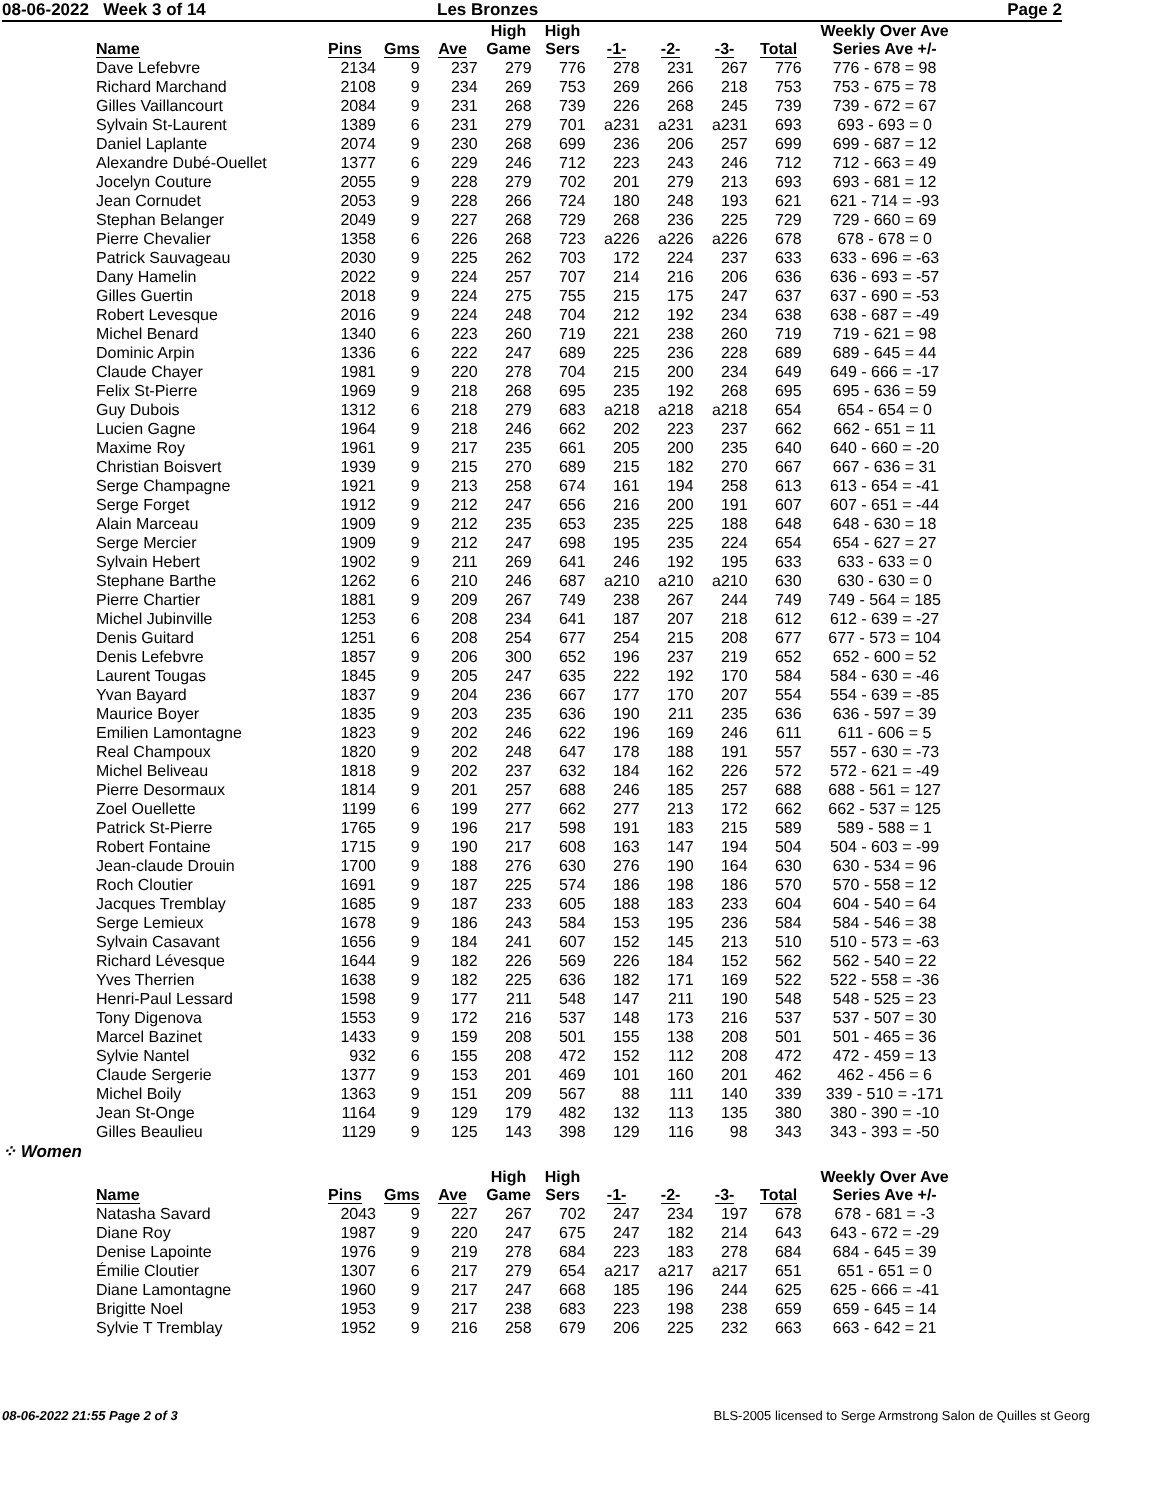08-06-2022 Week 3 of 14 Les Bronzes Page 2
| Name | Pins | Gms | Ave | High Game | High Sers | -1- | -2- | -3- | Total | Weekly Over Ave Series Ave +/- |
| --- | --- | --- | --- | --- | --- | --- | --- | --- | --- | --- |
| Dave Lefebvre | 2134 | 9 | 237 | 279 | 776 | 278 | 231 | 267 | 776 | 776 - 678 = 98 |
| Richard Marchand | 2108 | 9 | 234 | 269 | 753 | 269 | 266 | 218 | 753 | 753 - 675 = 78 |
| Gilles Vaillancourt | 2084 | 9 | 231 | 268 | 739 | 226 | 268 | 245 | 739 | 739 - 672 = 67 |
| Sylvain St-Laurent | 1389 | 6 | 231 | 279 | 701 | a231 | a231 | a231 | 693 | 693 - 693 = 0 |
| Daniel Laplante | 2074 | 9 | 230 | 268 | 699 | 236 | 206 | 257 | 699 | 699 - 687 = 12 |
| Alexandre Dubé-Ouellet | 1377 | 6 | 229 | 246 | 712 | 223 | 243 | 246 | 712 | 712 - 663 = 49 |
| Jocelyn Couture | 2055 | 9 | 228 | 279 | 702 | 201 | 279 | 213 | 693 | 693 - 681 = 12 |
| Jean Cornudet | 2053 | 9 | 228 | 266 | 724 | 180 | 248 | 193 | 621 | 621 - 714 = -93 |
| Stephan Belanger | 2049 | 9 | 227 | 268 | 729 | 268 | 236 | 225 | 729 | 729 - 660 = 69 |
| Pierre Chevalier | 1358 | 6 | 226 | 268 | 723 | a226 | a226 | a226 | 678 | 678 - 678 = 0 |
| Patrick Sauvageau | 2030 | 9 | 225 | 262 | 703 | 172 | 224 | 237 | 633 | 633 - 696 = -63 |
| Dany Hamelin | 2022 | 9 | 224 | 257 | 707 | 214 | 216 | 206 | 636 | 636 - 693 = -57 |
| Gilles Guertin | 2018 | 9 | 224 | 275 | 755 | 215 | 175 | 247 | 637 | 637 - 690 = -53 |
| Robert Levesque | 2016 | 9 | 224 | 248 | 704 | 212 | 192 | 234 | 638 | 638 - 687 = -49 |
| Michel Benard | 1340 | 6 | 223 | 260 | 719 | 221 | 238 | 260 | 719 | 719 - 621 = 98 |
| Dominic Arpin | 1336 | 6 | 222 | 247 | 689 | 225 | 236 | 228 | 689 | 689 - 645 = 44 |
| Claude Chayer | 1981 | 9 | 220 | 278 | 704 | 215 | 200 | 234 | 649 | 649 - 666 = -17 |
| Felix St-Pierre | 1969 | 9 | 218 | 268 | 695 | 235 | 192 | 268 | 695 | 695 - 636 = 59 |
| Guy Dubois | 1312 | 6 | 218 | 279 | 683 | a218 | a218 | a218 | 654 | 654 - 654 = 0 |
| Lucien Gagne | 1964 | 9 | 218 | 246 | 662 | 202 | 223 | 237 | 662 | 662 - 651 = 11 |
| Maxime Roy | 1961 | 9 | 217 | 235 | 661 | 205 | 200 | 235 | 640 | 640 - 660 = -20 |
| Christian Boisvert | 1939 | 9 | 215 | 270 | 689 | 215 | 182 | 270 | 667 | 667 - 636 = 31 |
| Serge Champagne | 1921 | 9 | 213 | 258 | 674 | 161 | 194 | 258 | 613 | 613 - 654 = -41 |
| Serge Forget | 1912 | 9 | 212 | 247 | 656 | 216 | 200 | 191 | 607 | 607 - 651 = -44 |
| Alain Marceau | 1909 | 9 | 212 | 235 | 653 | 235 | 225 | 188 | 648 | 648 - 630 = 18 |
| Serge Mercier | 1909 | 9 | 212 | 247 | 698 | 195 | 235 | 224 | 654 | 654 - 627 = 27 |
| Sylvain Hebert | 1902 | 9 | 211 | 269 | 641 | 246 | 192 | 195 | 633 | 633 - 633 = 0 |
| Stephane Barthe | 1262 | 6 | 210 | 246 | 687 | a210 | a210 | a210 | 630 | 630 - 630 = 0 |
| Pierre Chartier | 1881 | 9 | 209 | 267 | 749 | 238 | 267 | 244 | 749 | 749 - 564 = 185 |
| Michel Jubinville | 1253 | 6 | 208 | 234 | 641 | 187 | 207 | 218 | 612 | 612 - 639 = -27 |
| Denis Guitard | 1251 | 6 | 208 | 254 | 677 | 254 | 215 | 208 | 677 | 677 - 573 = 104 |
| Denis Lefebvre | 1857 | 9 | 206 | 300 | 652 | 196 | 237 | 219 | 652 | 652 - 600 = 52 |
| Laurent Tougas | 1845 | 9 | 205 | 247 | 635 | 222 | 192 | 170 | 584 | 584 - 630 = -46 |
| Yvan Bayard | 1837 | 9 | 204 | 236 | 667 | 177 | 170 | 207 | 554 | 554 - 639 = -85 |
| Maurice Boyer | 1835 | 9 | 203 | 235 | 636 | 190 | 211 | 235 | 636 | 636 - 597 = 39 |
| Emilien Lamontagne | 1823 | 9 | 202 | 246 | 622 | 196 | 169 | 246 | 611 | 611 - 606 = 5 |
| Real Champoux | 1820 | 9 | 202 | 248 | 647 | 178 | 188 | 191 | 557 | 557 - 630 = -73 |
| Michel Beliveau | 1818 | 9 | 202 | 237 | 632 | 184 | 162 | 226 | 572 | 572 - 621 = -49 |
| Pierre Desormaux | 1814 | 9 | 201 | 257 | 688 | 246 | 185 | 257 | 688 | 688 - 561 = 127 |
| Zoel Ouellette | 1199 | 6 | 199 | 277 | 662 | 277 | 213 | 172 | 662 | 662 - 537 = 125 |
| Patrick St-Pierre | 1765 | 9 | 196 | 217 | 598 | 191 | 183 | 215 | 589 | 589 - 588 = 1 |
| Robert Fontaine | 1715 | 9 | 190 | 217 | 608 | 163 | 147 | 194 | 504 | 504 - 603 = -99 |
| Jean-claude Drouin | 1700 | 9 | 188 | 276 | 630 | 276 | 190 | 164 | 630 | 630 - 534 = 96 |
| Roch Cloutier | 1691 | 9 | 187 | 225 | 574 | 186 | 198 | 186 | 570 | 570 - 558 = 12 |
| Jacques Tremblay | 1685 | 9 | 187 | 233 | 605 | 188 | 183 | 233 | 604 | 604 - 540 = 64 |
| Serge Lemieux | 1678 | 9 | 186 | 243 | 584 | 153 | 195 | 236 | 584 | 584 - 546 = 38 |
| Sylvain Casavant | 1656 | 9 | 184 | 241 | 607 | 152 | 145 | 213 | 510 | 510 - 573 = -63 |
| Richard Lévesque | 1644 | 9 | 182 | 226 | 569 | 226 | 184 | 152 | 562 | 562 - 540 = 22 |
| Yves Therrien | 1638 | 9 | 182 | 225 | 636 | 182 | 171 | 169 | 522 | 522 - 558 = -36 |
| Henri-Paul Lessard | 1598 | 9 | 177 | 211 | 548 | 147 | 211 | 190 | 548 | 548 - 525 = 23 |
| Tony Digenova | 1553 | 9 | 172 | 216 | 537 | 148 | 173 | 216 | 537 | 537 - 507 = 30 |
| Marcel Bazinet | 1433 | 9 | 159 | 208 | 501 | 155 | 138 | 208 | 501 | 501 - 465 = 36 |
| Sylvie Nantel | 932 | 6 | 155 | 208 | 472 | 152 | 112 | 208 | 472 | 472 - 459 = 13 |
| Claude Sergerie | 1377 | 9 | 153 | 201 | 469 | 101 | 160 | 201 | 462 | 462 - 456 = 6 |
| Michel Boily | 1363 | 9 | 151 | 209 | 567 | 88 | 111 | 140 | 339 | 339 - 510 = -171 |
| Jean St-Onge | 1164 | 9 | 129 | 179 | 482 | 132 | 113 | 135 | 380 | 380 - 390 = -10 |
| Gilles Beaulieu | 1129 | 9 | 125 | 143 | 398 | 129 | 116 | 98 | 343 | 343 - 393 = -50 |
⁘ Women
| Name | Pins | Gms | Ave | High Game | High Sers | -1- | -2- | -3- | Total | Weekly Over Ave Series Ave +/- |
| --- | --- | --- | --- | --- | --- | --- | --- | --- | --- | --- |
| Natasha Savard | 2043 | 9 | 227 | 267 | 702 | 247 | 234 | 197 | 678 | 678 - 681 = -3 |
| Diane Roy | 1987 | 9 | 220 | 247 | 675 | 247 | 182 | 214 | 643 | 643 - 672 = -29 |
| Denise Lapointe | 1976 | 9 | 219 | 278 | 684 | 223 | 183 | 278 | 684 | 684 - 645 = 39 |
| Émilie Cloutier | 1307 | 6 | 217 | 279 | 654 | a217 | a217 | a217 | 651 | 651 - 651 = 0 |
| Diane Lamontagne | 1960 | 9 | 217 | 247 | 668 | 185 | 196 | 244 | 625 | 625 - 666 = -41 |
| Brigitte Noel | 1953 | 9 | 217 | 238 | 683 | 223 | 198 | 238 | 659 | 659 - 645 = 14 |
| Sylvie T Tremblay | 1952 | 9 | 216 | 258 | 679 | 206 | 225 | 232 | 663 | 663 - 642 = 21 |
08-06-2022 21:55 Page 2 of 3 BLS-2005 licensed to Serge Armstrong Salon de Quilles st Georg